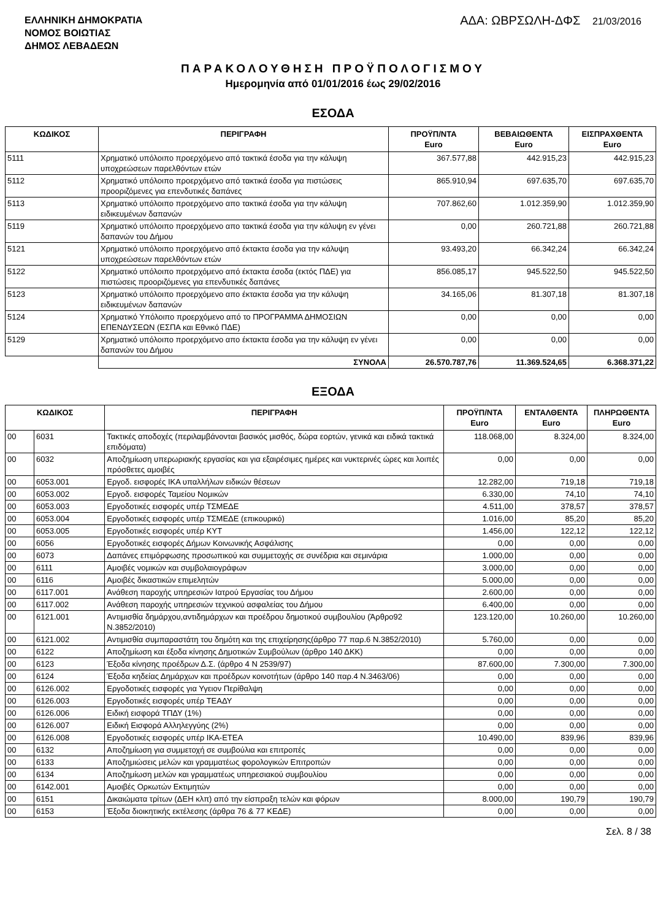ΕΛΛΗΝΙΚΗ ΔΗΜΟΚΡΑΤΙΑ
ΝΟΜΟΣ ΒΟΙΩΤΙΑΣ
ΔΗΜΟΣ ΛΕΒΑΔΕΩΝ
ΑΔΑ: ΩΒΡΣΩΛΗ-ΔΦΣ 21/03/2016
ΠΑΡΑΚΟΛΟΥΘΗΣΗ ΠΡΟΫΠΟΛΟΓΙΣΜΟΥ
Ημερομηνία από 01/01/2016 έως 29/02/2016
ΕΣΟΔΑ
| ΚΩΔΙΚΟΣ | ΠΕΡΙΓΡΑΦΗ | ΠΡΟΫΠ/ΝΤΑ Euro | ΒΕΒΑΙΩΘΕΝΤΑ Euro | ΕΙΣΠΡΑΧΘΕΝΤΑ Euro |
| --- | --- | --- | --- | --- |
| 5111 | Χρηματικό υπόλοιπο προερχόμενο από τακτικά έσοδα για την κάλυψη υποχρεώσεων παρελθόντων ετών | 367.577,88 | 442.915,23 | 442.915,23 |
| 5112 | Χρηματικό υπόλοιπο προερχόμενο από τακτικά έσοδα για πιστώσεις προοριζόμενες για επενδυτικές δαπάνες | 865.910,94 | 697.635,70 | 697.635,70 |
| 5113 | Χρηματικό υπόλοιπο προερχόμενο απο τακτικά έσοδα για την κάλυψη ειδικευμένων δαπανών | 707.862,60 | 1.012.359,90 | 1.012.359,90 |
| 5119 | Χρηματικό υπόλοιπο προερχόμενο απο τακτικά έσοδα για την κάλυψη εν γένει δαπανών του Δήμου | 0,00 | 260.721,88 | 260.721,88 |
| 5121 | Χρηματικό υπόλοιπο προερχόμενο από έκτακτα έσοδα για την κάλυψη υποχρεώσεων παρελθόντων ετών | 93.493,20 | 66.342,24 | 66.342,24 |
| 5122 | Χρηματικό υπόλοιπο προερχόμενο από έκτακτα έσοδα (εκτός ΠΔΕ) για πιστώσεις προοριζόμενες για επενδυτικές δαπάνες | 856.085,17 | 945.522,50 | 945.522,50 |
| 5123 | Χρηματικό υπόλοιπο προερχόμενο απο έκτακτα έσοδα για την κάλυψη ειδικευμένων δαπανών | 34.165,06 | 81.307,18 | 81.307,18 |
| 5124 | Χρηματικό Υπόλοιπο προερχόμενο από το ΠΡΟΓΡΑΜΜΑ ΔΗΜΟΣΙΩΝ ΕΠΕΝΔΥΣΕΩΝ (ΕΣΠΑ και Εθνικό ΠΔΕ) | 0,00 | 0,00 | 0,00 |
| 5129 | Χρηματικό υπόλοιπο προερχόμενο απο έκτακτα έσοδα για την κάλυψη εν γένει δαπανών του Δήμου | 0,00 | 0,00 | 0,00 |
| | ΣΥΝΟΛΑ | 26.570.787,76 | 11.369.524,65 | 6.368.371,22 |
ΕΞΟΔΑ
| ΚΩΔΙΚΟΣ | | ΠΕΡΙΓΡΑΦΗ | ΠΡΟΫΠ/ΝΤΑ Euro | ΕΝΤΑΛΘΕΝΤΑ Euro | ΠΛΗΡΩΘΕΝΤΑ Euro |
| --- | --- | --- | --- | --- | --- |
| 00 | 6031 | Τακτικές αποδοχές (περιλαμβάνονται βασικός μισθός, δώρα εορτών, γενικά και ειδικά τακτικά επιδόματα) | 118.068,00 | 8.324,00 | 8.324,00 |
| 00 | 6032 | Αποζημίωση υπερωριακής εργασίας και για εξαιρέσιμες ημέρες και νυκτερινές ώρες και λοιπές πρόσθετες αμοιβές | 0,00 | 0,00 | 0,00 |
| 00 | 6053.001 | Εργοδ. εισφορές ΙΚΑ υπαλλήλων ειδικών θέσεων | 12.282,00 | 719,18 | 719,18 |
| 00 | 6053.002 | Εργοδ. εισφορές Ταμείου Νομικών | 6.330,00 | 74,10 | 74,10 |
| 00 | 6053.003 | Εργοδοτικές εισφορές υπέρ ΤΣΜΕΔΕ | 4.511,00 | 378,57 | 378,57 |
| 00 | 6053.004 | Εργοδοτικές εισφορές υπέρ ΤΣΜΕΔΕ (επικουρικό) | 1.016,00 | 85,20 | 85,20 |
| 00 | 6053.005 | Εργοδοτικές εισφορές υπέρ ΚΥΤ | 1.456,00 | 122,12 | 122,12 |
| 00 | 6056 | Εργοδοτικές εισφορές Δήμων Κοινωνικής Ασφάλισης | 0,00 | 0,00 | 0,00 |
| 00 | 6073 | Δαπάνες επιμόρφωσης προσωπικού και συμμετοχής σε συνέδρια και σεμινάρια | 1.000,00 | 0,00 | 0,00 |
| 00 | 6111 | Αμοιβές νομικών και συμβολαιογράφων | 3.000,00 | 0,00 | 0,00 |
| 00 | 6116 | Αμοιβές δικαστικών επιμελητών | 5.000,00 | 0,00 | 0,00 |
| 00 | 6117.001 | Ανάθεση παροχής υπηρεσιών Ιατρού Εργασίας του Δήμου | 2.600,00 | 0,00 | 0,00 |
| 00 | 6117.002 | Ανάθεση παροχής υπηρεσιών τεχνικού ασφαλείας του Δήμου | 6.400,00 | 0,00 | 0,00 |
| 00 | 6121.001 | Αντιμισθία δημάρχου,αντιδημάρχων και προέδρου δημοτικού συμβουλίου (Άρθρο92 Ν.3852/2010) | 123.120,00 | 10.260,00 | 10.260,00 |
| 00 | 6121.002 | Αντιμισθία συμπαραστάτη του δημότη και της επιχείρησης(άρθρο 77 παρ.6 Ν.3852/2010) | 5.760,00 | 0,00 | 0,00 |
| 00 | 6122 | Αποζημίωση και έξοδα κίνησης Δημοτικών Συμβούλων (άρθρο 140 ΔΚΚ) | 0,00 | 0,00 | 0,00 |
| 00 | 6123 | Έξοδα κίνησης προέδρων Δ.Σ. (άρθρο 4 Ν 2539/97) | 87.600,00 | 7.300,00 | 7.300,00 |
| 00 | 6124 | Έξοδα κηδείας Δημάρχων και προέδρων κοινοτήτων (άρθρο 140 παρ.4 Ν.3463/06) | 0,00 | 0,00 | 0,00 |
| 00 | 6126.002 | Εργοδοτικές εισφορές για Υγειον Περίθαλψη | 0,00 | 0,00 | 0,00 |
| 00 | 6126.003 | Εργοδοτικές εισφορές υπέρ ΤΕΑΔΥ | 0,00 | 0,00 | 0,00 |
| 00 | 6126.006 | Ειδική εισφορά ΤΠΔΥ (1%) | 0,00 | 0,00 | 0,00 |
| 00 | 6126.007 | Ειδική Εισφορά Αλληλεγγύης (2%) | 0,00 | 0,00 | 0,00 |
| 00 | 6126.008 | Εργοδοτικές εισφορές υπέρ ΙΚΑ-ΕΤΕΑ | 10.490,00 | 839,96 | 839,96 |
| 00 | 6132 | Αποζημίωση για συμμετοχή σε συμβούλια και επιτροπές | 0,00 | 0,00 | 0,00 |
| 00 | 6133 | Αποζημιώσεις μελών και γραμματέως φορολογικών Επιτροπών | 0,00 | 0,00 | 0,00 |
| 00 | 6134 | Αποζημίωση μελών και γραμματέως υπηρεσιακού συμβουλίου | 0,00 | 0,00 | 0,00 |
| 00 | 6142.001 | Αμοιβές Ορκωτών Εκτιμητών | 0,00 | 0,00 | 0,00 |
| 00 | 6151 | Δικαιώματα τρίτων (ΔΕΗ κλπ) από την είσπραξη τελών και φόρων | 8.000,00 | 190,79 | 190,79 |
| 00 | 6153 | Έξοδα διοικητικής εκτέλεσης (άρθρα 76 & 77 ΚΕΔΕ) | 0,00 | 0,00 | 0,00 |
Σελ. 8 / 38